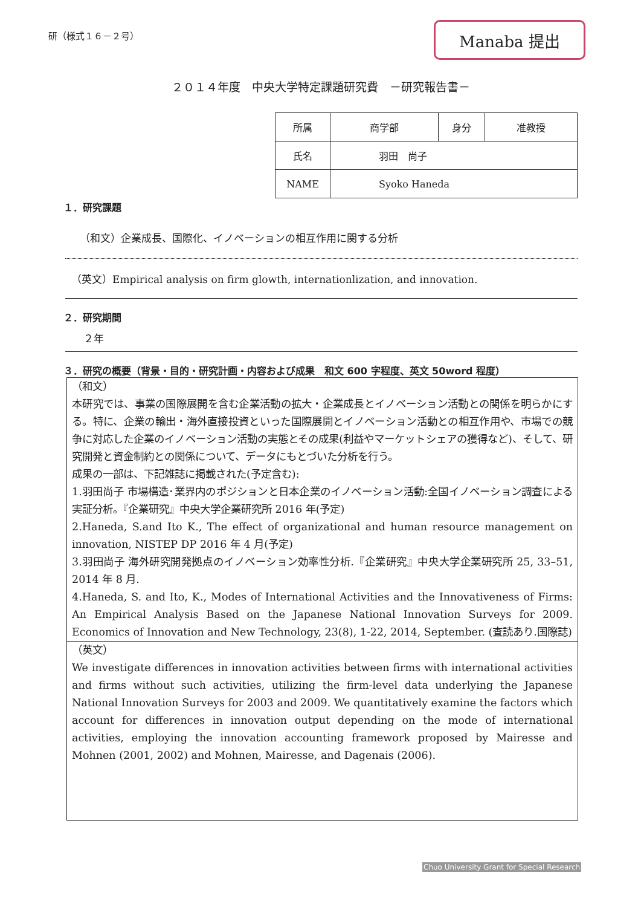研（様式１６－２号）
Manaba 提出
２０１４年度　中央大学特定課題研究費　－研究報告書－
| 所属 | 商学部 | 身分 | 准教授 |
| 氏名 | 羽田 尚子 | | |
| NAME | Syoko Haneda | | |
１．研究課題
（和文）企業成長、国際化、イノベーションの相互作用に関する分析
（英文）Empirical analysis on firm glowth, internationlization, and innovation.
２．研究期間
２年
３．研究の概要（背景・目的・研究計画・内容および成果　和文 600 字程度、英文 50word 程度）
（和文）
本研究では、事業の国際展開を含む企業活動の拡大・企業成長とイノベーション活動との関係を明らかにする。特に、企業の輸出・海外直接投資といった国際展開とイノベーション活動との相互作用や、市場での競争に対応した企業のイノベーション活動の実態とその成果(利益やマーケットシェアの獲得など)、そして、研究開発と資金制約との関係について、データにもとづいた分析を行う。
成果の一部は、下記雑誌に掲載された(予定含む):
1.羽田尚子 市場構造･業界内のポジションと日本企業のイノベーション活動:全国イノベーション調査による実証分析。『企業研究』中央大学企業研究所 2016 年(予定)
2.Haneda, S.and Ito K., The effect of organizational and human resource management on innovation, NISTEP DP 2016 年 4 月(予定)
3.羽田尚子 海外研究開発拠点のイノベーション効率性分析.『企業研究』中央大学企業研究所 25, 33–51, 2014 年 8 月.
4.Haneda, S. and Ito, K., Modes of International Activities and the Innovativeness of Firms: An Empirical Analysis Based on the Japanese National Innovation Surveys for 2009. Economics of Innovation and New Technology, 23(8), 1-22, 2014, September. (査読あり.国際誌)
（英文）
We investigate differences in innovation activities between firms with international activities and firms without such activities, utilizing the firm-level data underlying the Japanese National Innovation Surveys for 2003 and 2009. We quantitatively examine the factors which account for differences in innovation output depending on the mode of international activities, employing the innovation accounting framework proposed by Mairesse and Mohnen (2001, 2002) and Mohnen, Mairesse, and Dagenais (2006).
Chuo University Grant for Special Research